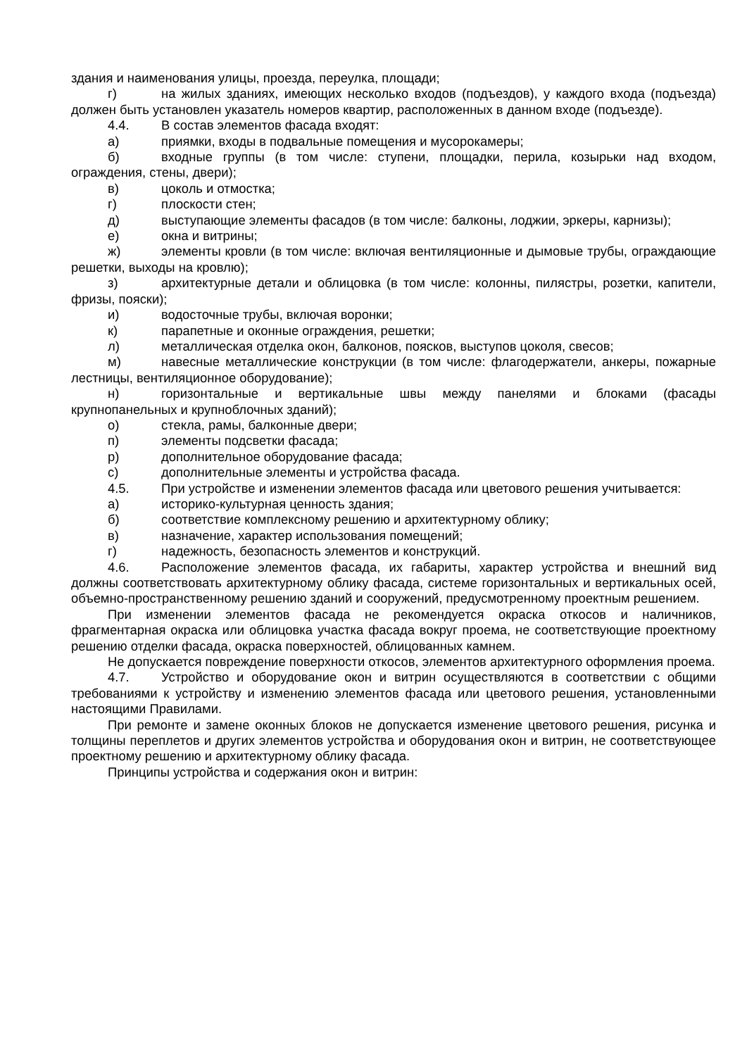здания и наименования улицы, проезда, переулка, площади;
г) на жилых зданиях, имеющих несколько входов (подъездов), у каждого входа (подъезда) должен быть установлен указатель номеров квартир, расположенных в данном входе (подъезде).
4.4. В состав элементов фасада входят:
а) приямки, входы в подвальные помещения и мусорокамеры;
б) входные группы (в том числе: ступени, площадки, перила, козырьки над входом, ограждения, стены, двери);
в) цоколь и отмостка;
г) плоскости стен;
д) выступающие элементы фасадов (в том числе: балконы, лоджии, эркеры, карнизы);
е) окна и витрины;
ж) элементы кровли (в том числе: включая вентиляционные и дымовые трубы, ограждающие решетки, выходы на кровлю);
з) архитектурные детали и облицовка (в том числе: колонны, пилястры, розетки, капители, фризы, пояски);
и) водосточные трубы, включая воронки;
к) парапетные и оконные ограждения, решетки;
л) металлическая отделка окон, балконов, поясков, выступов цоколя, свесов;
м) навесные металлические конструкции (в том числе: флагодержатели, анкеры, пожарные лестницы, вентиляционное оборудование);
н) горизонтальные и вертикальные швы между панелями и блоками (фасады крупнопанельных и крупноблочных зданий);
о) стекла, рамы, балконные двери;
п) элементы подсветки фасада;
р) дополнительное оборудование фасада;
с) дополнительные элементы и устройства фасада.
4.5. При устройстве и изменении элементов фасада или цветового решения учитывается:
а) историко-культурная ценность здания;
б) соответствие комплексному решению и архитектурному облику;
в) назначение, характер использования помещений;
г) надежность, безопасность элементов и конструкций.
4.6. Расположение элементов фасада, их габариты, характер устройства и внешний вид должны соответствовать архитектурному облику фасада, системе горизонтальных и вертикальных осей, объемно-пространственному решению зданий и сооружений, предусмотренному проектным решением.
При изменении элементов фасада не рекомендуется окраска откосов и наличников, фрагментарная окраска или облицовка участка фасада вокруг проема, не соответствующие проектному решению отделки фасада, окраска поверхностей, облицованных камнем.
Не допускается повреждение поверхности откосов, элементов архитектурного оформления проема.
4.7. Устройство и оборудование окон и витрин осуществляются в соответствии с общими требованиями к устройству и изменению элементов фасада или цветового решения, установленными настоящими Правилами.
При ремонте и замене оконных блоков не допускается изменение цветового решения, рисунка и толщины переплетов и других элементов устройства и оборудования окон и витрин, не соответствующее проектному решению и архитектурному облику фасада.
Принципы устройства и содержания окон и витрин: